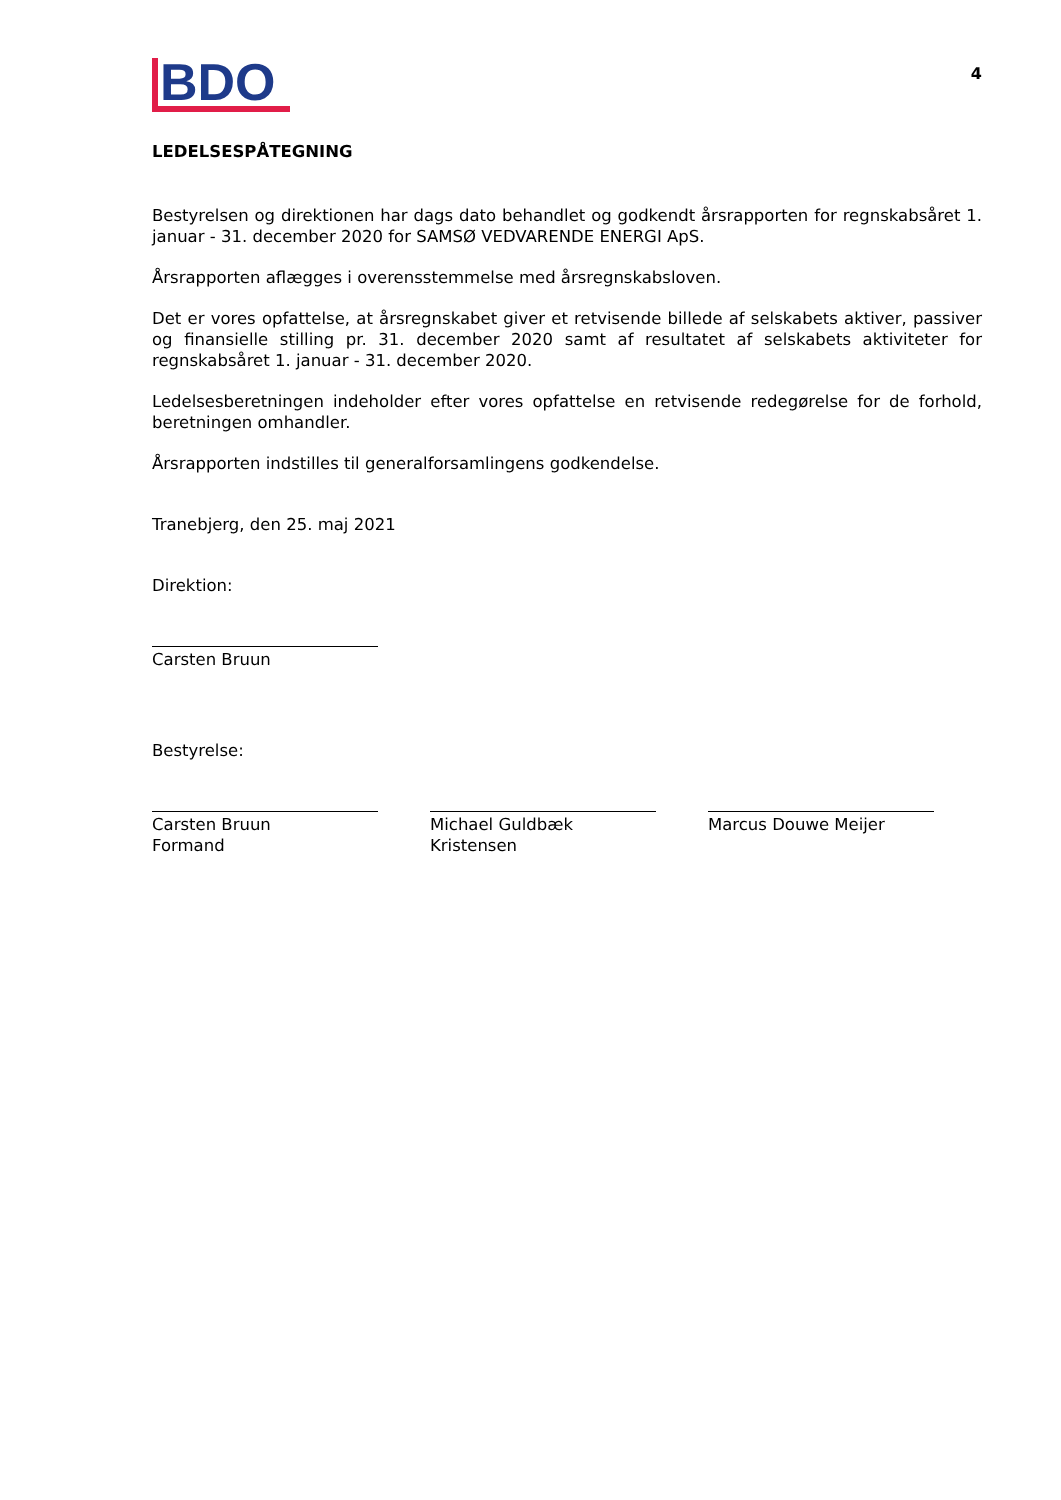BDO
4
LEDELSESPÅTEGNING
Bestyrelsen og direktionen har dags dato behandlet og godkendt årsrapporten for regnskabsåret 1. januar - 31. december 2020 for SAMSØ VEDVARENDE ENERGI ApS.
Årsrapporten aflægges i overensstemmelse med årsregnskabsloven.
Det er vores opfattelse, at årsregnskabet giver et retvisende billede af selskabets aktiver, passiver og finansielle stilling pr. 31. december 2020 samt af resultatet af selskabets aktiviteter for regnskabsåret 1. januar - 31. december 2020.
Ledelsesberetningen indeholder efter vores opfattelse en retvisende redegørelse for de forhold, beretningen omhandler.
Årsrapporten indstilles til generalforsamlingens godkendelse.
Tranebjerg, den 25. maj 2021
Direktion:
Carsten Bruun
Bestyrelse:
Carsten Bruun
Formand
Michael Guldbæk Kristensen
Marcus Douwe Meijer